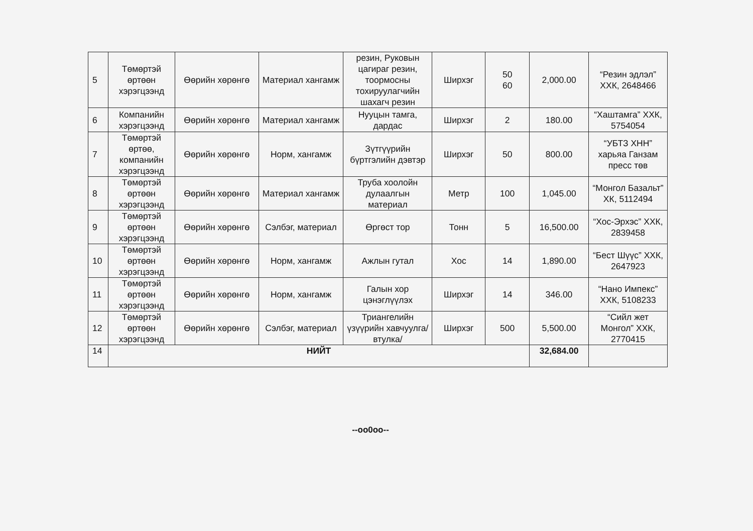| 5 | Төмөртэй өртөөн хэрэгцээнд | Өөрийн хөрөнгө | Материал хангамж | резин, Руковын цагираг резин, тоормосны тохируулагчийн шахагч резин | Ширхэг | 50 60 | 2,000.00 | “Резин эдлэл” ХХК, 2648466 |
| 6 | Компанийн хэрэгцээнд | Өөрийн хөрөнгө | Материал хангамж | Нууцын тамга, дардас | Ширхэг | 2 | 180.00 | “Хаштамга” ХХК, 5754054 |
| 7 | Төмөртэй өртөө, компанийн хэрэгцээнд | Өөрийн хөрөнгө | Норм, хангамж | Зүтгүүрийн бүртгэлийн дэвтэр | Ширхэг | 50 | 800.00 | “УБТЗ ХНН” харьяа Ганзам пресс төв |
| 8 | Төмөртэй өртөөн хэрэгцээнд | Өөрийн хөрөнгө | Материал хангамж | Труба хоолойн дулаалгын материал | Метр | 100 | 1,045.00 | “Монгол Базальт” ХК, 5112494 |
| 9 | Төмөртэй өртөөн хэрэгцээнд | Өөрийн хөрөнгө | Сэлбэг, материал | Өргөст тор | Тонн | 5 | 16,500.00 | “Хос-Эрхэс” ХХК, 2839458 |
| 10 | Төмөртэй өртөөн хэрэгцээнд | Өөрийн хөрөнгө | Норм, хангамж | Ажлын гутал | Хос | 14 | 1,890.00 | “Бест Шүүс” ХХК, 2647923 |
| 11 | Төмөртэй өртөөн хэрэгцээнд | Өөрийн хөрөнгө | Норм, хангамж | Галын хор цэнэглүүлэх | Ширхэг | 14 | 346.00 | “Нано Импекс” ХХК, 5108233 |
| 12 | Төмөртэй өртөөн хэрэгцээнд | Өөрийн хөрөнгө | Сэлбэг, материал | Триангелийн үзүүрийн хавчуулга/втулка/ | Ширхэг | 500 | 5,500.00 | “Сийл жет Монгол” ХХК, 2770415 |
| 14 | НИЙТ | | | | | | 32,684.00 | |
--oo0oo--